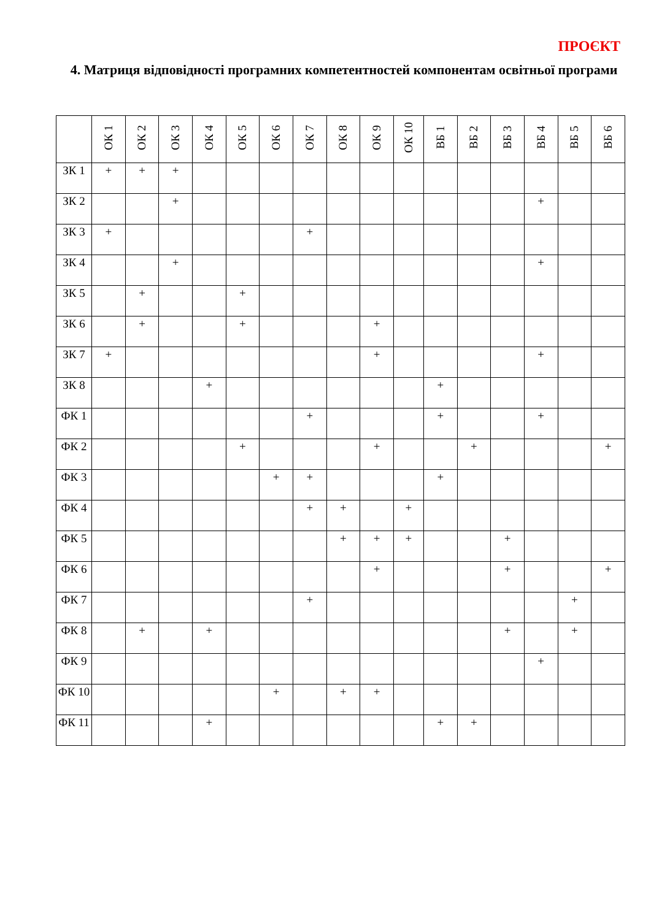ПРОЄКТ
4. Матриця відповідності програмних компетентностей компонентам освітньої програми
| | ОК 1 | ОК 2 | ОК 3 | ОК 4 | ОК 5 | ОК 6 | ОК 7 | ОК 8 | ОК 9 | ОК 10 | ВБ 1 | ВБ 2 | ВБ 3 | ВБ 4 | ВБ 5 | ВБ 6 |
| --- | --- | --- | --- | --- | --- | --- | --- | --- | --- | --- | --- | --- | --- | --- | --- | --- |
| ЗК 1 | + | + | + | | | | | | | | | | | | | |
| ЗК 2 | | | + | | | | | | | | | | | + | | |
| ЗК 3 | + | | | | | | + | | | | | | | | | |
| ЗК 4 | | | + | | | | | | | | | | | + | | |
| ЗК 5 | | + | | | + | | | | | | | | | | | |
| ЗК 6 | | + | | | + | | | | + | | | | | | | |
| ЗК 7 | + | | | | | | | | + | | | | | + | | |
| ЗК 8 | | | | + | | | | | | | + | | | | | |
| ФК 1 | | | | | | | + | | | | + | | | + | | |
| ФК 2 | | | | | + | | | | + | | | + | | | | + |
| ФК 3 | | | | | | + | + | | | | + | | | | | |
| ФК 4 | | | | | | | + | + | | + | | | | | | |
| ФК 5 | | | | | | | | + | + | + | | | + | | | |
| ФК 6 | | | | | | | | | + | | | | + | | | + |
| ФК 7 | | | | | | | + | | | | | | | | + | |
| ФК 8 | | + | | + | | | | | | | | | + | | + | |
| ФК 9 | | | | | | | | | | | | | | + | | |
| ФК 10 | | | | | | + | | + | + | | | | | | | |
| ФК 11 | | | | + | | | | | | | + | + | | | | |